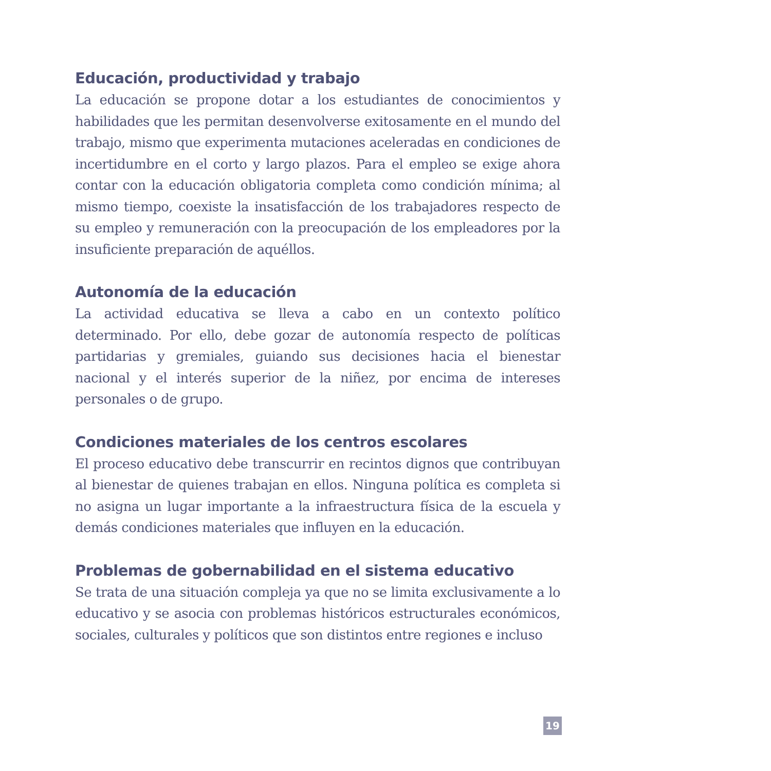Educación, productividad y trabajo
La educación se propone dotar a los estudiantes de conocimientos y habilidades que les permitan desenvolverse exitosamente en el mundo del trabajo, mismo que experimenta mutaciones aceleradas en condiciones de incertidumbre en el corto y largo plazos. Para el empleo se exige ahora contar con la educación obligatoria completa como condición mínima; al mismo tiempo, coexiste la insatisfacción de los trabajadores respecto de su empleo y remuneración con la preocupación de los empleadores por la insuficiente preparación de aquéllos.
Autonomía de la educación
La actividad educativa se lleva a cabo en un contexto político determinado. Por ello, debe gozar de autonomía respecto de políticas partidarias y gremiales, guiando sus decisiones hacia el bienestar nacional y el interés superior de la niñez, por encima de intereses personales o de grupo.
Condiciones materiales de los centros escolares
El proceso educativo debe transcurrir en recintos dignos que contribuyan al bienestar de quienes trabajan en ellos. Ninguna política es completa si no asigna un lugar importante a la infraestructura física de la escuela y demás condiciones materiales que influyen en la educación.
Problemas de gobernabilidad en el sistema educativo
Se trata de una situación compleja ya que no se limita exclusivamente a lo educativo y se asocia con problemas históricos estructurales económicos, sociales, culturales y políticos que son distintos entre regiones e incluso
19